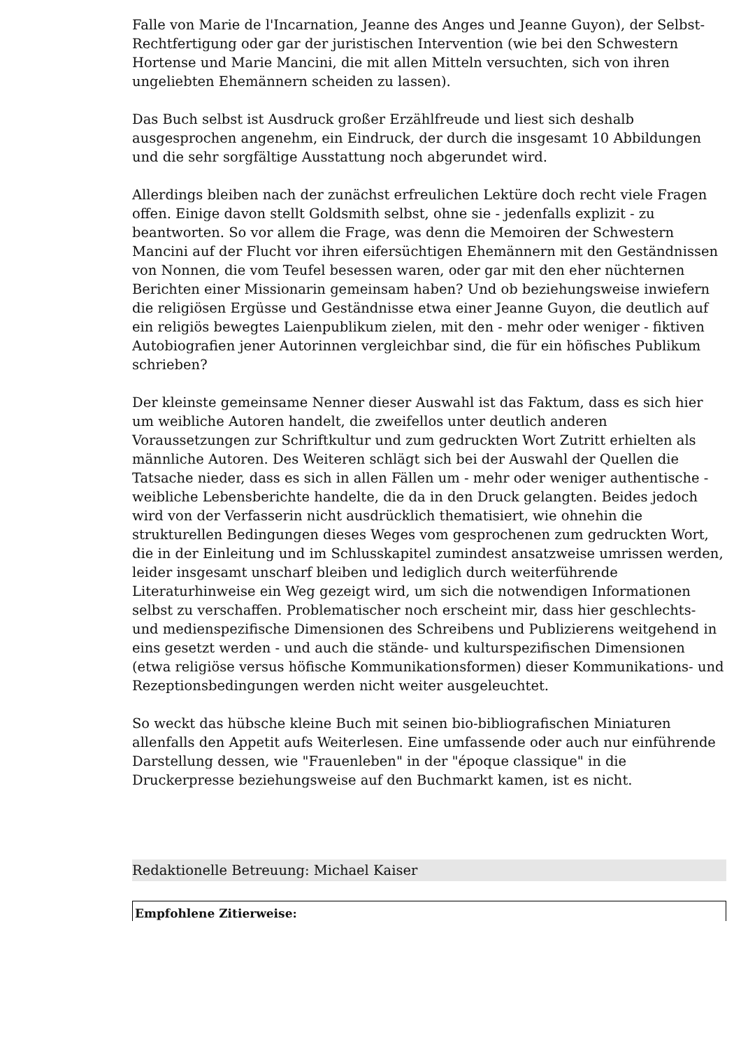Falle von Marie de l'Incarnation, Jeanne des Anges und Jeanne Guyon), der Selbst-Rechtfertigung oder gar der juristischen Intervention (wie bei den Schwestern Hortense und Marie Mancini, die mit allen Mitteln versuchten, sich von ihren ungeliebten Ehemännern scheiden zu lassen).
Das Buch selbst ist Ausdruck großer Erzählfreude und liest sich deshalb ausgesprochen angenehm, ein Eindruck, der durch die insgesamt 10 Abbildungen und die sehr sorgfältige Ausstattung noch abgerundet wird.
Allerdings bleiben nach der zunächst erfreulichen Lektüre doch recht viele Fragen offen. Einige davon stellt Goldsmith selbst, ohne sie - jedenfalls explizit - zu beantworten. So vor allem die Frage, was denn die Memoiren der Schwestern Mancini auf der Flucht vor ihren eifersüchtigen Ehemännern mit den Geständnissen von Nonnen, die vom Teufel besessen waren, oder gar mit den eher nüchternen Berichten einer Missionarin gemeinsam haben? Und ob beziehungsweise inwiefern die religiösen Ergüsse und Geständnisse etwa einer Jeanne Guyon, die deutlich auf ein religiös bewegtes Laienpublikum zielen, mit den - mehr oder weniger - fiktiven Autobiografien jener Autorinnen vergleichbar sind, die für ein höfisches Publikum schrieben?
Der kleinste gemeinsame Nenner dieser Auswahl ist das Faktum, dass es sich hier um weibliche Autoren handelt, die zweifellos unter deutlich anderen Voraussetzungen zur Schriftkultur und zum gedruckten Wort Zutritt erhielten als männliche Autoren. Des Weiteren schlägt sich bei der Auswahl der Quellen die Tatsache nieder, dass es sich in allen Fällen um - mehr oder weniger authentische - weibliche Lebensberichte handelte, die da in den Druck gelangten. Beides jedoch wird von der Verfasserin nicht ausdrücklich thematisiert, wie ohnehin die strukturellen Bedingungen dieses Weges vom gesprochenen zum gedruckten Wort, die in der Einleitung und im Schlusskapitel zumindest ansatzweise umrissen werden, leider insgesamt unscharf bleiben und lediglich durch weiterführende Literaturhinweise ein Weg gezeigt wird, um sich die notwendigen Informationen selbst zu verschaffen. Problematischer noch erscheint mir, dass hier geschlechts- und medienspezifische Dimensionen des Schreibens und Publizierens weitgehend in eins gesetzt werden - und auch die stände- und kulturspezifischen Dimensionen (etwa religiöse versus höfische Kommunikationsformen) dieser Kommunikations- und Rezeptionsbedingungen werden nicht weiter ausgeleuchtet.
So weckt das hübsche kleine Buch mit seinen bio-bibliografischen Miniaturen allenfalls den Appetit aufs Weiterlesen. Eine umfassende oder auch nur einführende Darstellung dessen, wie "Frauenleben" in der "époque classique" in die Druckerpresse beziehungsweise auf den Buchmarkt kamen, ist es nicht.
Redaktionelle Betreuung: Michael Kaiser
Empfohlene Zitierweise: